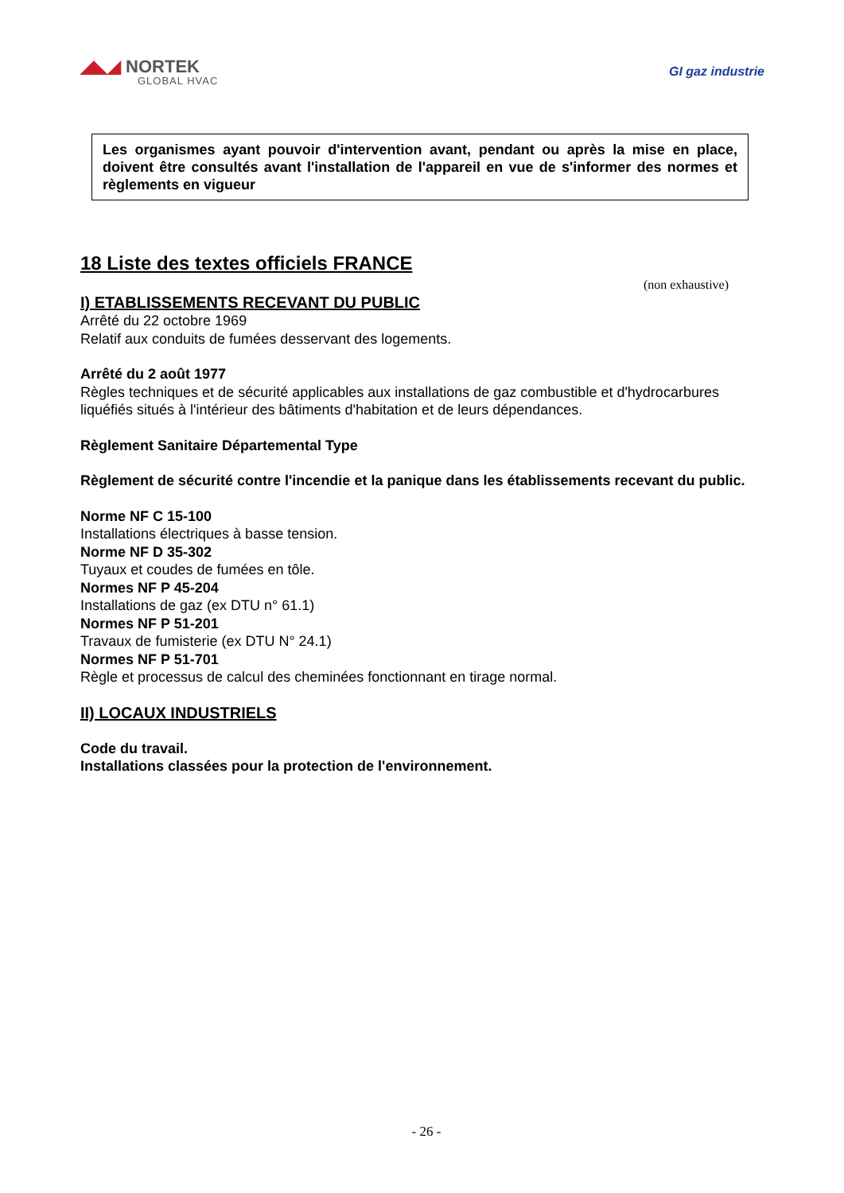◢◣◢ NORTEK
GLOBAL HVAC
GI gaz industrie
Les organismes ayant pouvoir d'intervention avant, pendant ou après la mise en place, doivent être consultés avant l'installation de l'appareil en vue de s'informer des normes et règlements en vigueur
18 Liste des textes officiels FRANCE
(non exhaustive)
I) ETABLISSEMENTS RECEVANT DU PUBLIC
Arrêté du 22 octobre 1969
Relatif aux conduits de fumées desservant des logements.
Arrêté du 2 août 1977
Règles techniques et de sécurité applicables aux installations de gaz combustible et d'hydrocarbures liquéfiés situés à l'intérieur des bâtiments d'habitation et de leurs dépendances.
Règlement Sanitaire Départemental Type
Règlement de sécurité contre l'incendie et la panique dans les établissements recevant du public.
Norme NF C 15-100
Installations électriques à basse tension.
Norme NF D 35-302
Tuyaux et coudes de fumées en tôle.
Normes NF P 45-204
Installations de gaz (ex DTU n° 61.1)
Normes NF P 51-201
Travaux de fumisterie (ex DTU N° 24.1)
Normes NF P 51-701
Règle et processus de calcul des cheminées fonctionnant en tirage normal.
II) LOCAUX INDUSTRIELS
Code du travail.
Installations classées pour la protection de l'environnement.
- 26 -